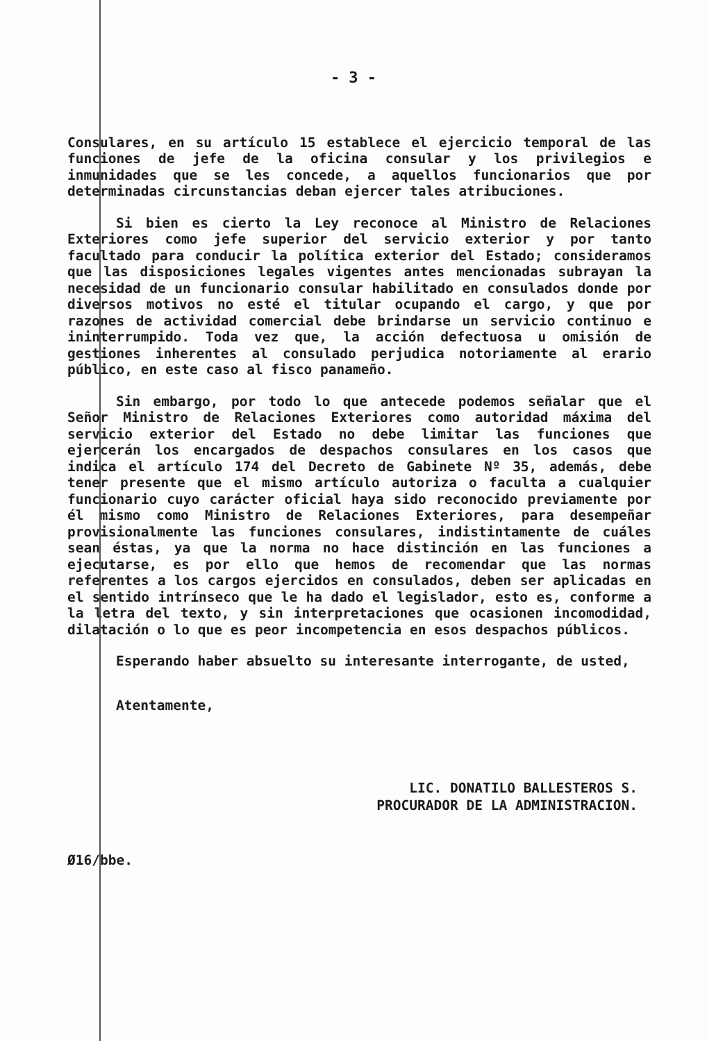- 3 -
Consulares, en su artículo 15 establece el ejercicio temporal de las funciones de jefe de la oficina consular y los privilegios e inmunidades que se les concede, a aquellos funcionarios que por determinadas circunstancias deban ejercer tales atribuciones.
Si bien es cierto la Ley reconoce al Ministro de Relaciones Exteriores como jefe superior del servicio exterior y por tanto facultado para conducir la política exterior del Estado; consideramos que las disposiciones legales vigentes antes mencionadas subrayan la necesidad de un funcionario consular habilitado en consulados donde por diversos motivos no esté el titular ocupando el cargo, y que por razones de actividad comercial debe brindarse un servicio continuo e ininterrumpido. Toda vez que, la acción defectuosa u omisión de gestiones inherentes al consulado perjudica notoriamente al erario público, en este caso al fisco panameño.
Sin embargo, por todo lo que antecede podemos señalar que el Señor Ministro de Relaciones Exteriores como autoridad máxima del servicio exterior del Estado no debe limitar las funciones que ejercerán los encargados de despachos consulares en los casos que indica el artículo 174 del Decreto de Gabinete Nº 35, además, debe tener presente que el mismo artículo autoriza o faculta a cualquier funcionario cuyo carácter oficial haya sido reconocido previamente por él mismo como Ministro de Relaciones Exteriores, para desempeñar provisionalmente las funciones consulares, indistintamente de cuáles sean éstas, ya que la norma no hace distinción en las funciones a ejecutarse, es por ello que hemos de recomendar que las normas referentes a los cargos ejercidos en consulados, deben ser aplicadas en el sentido intrínseco que le ha dado el legislador, esto es, conforme a la letra del texto, y sin interpretaciones que ocasionen incomodidad, dilatación o lo que es peor incompetencia en esos despachos públicos.
Esperando haber absuelto su interesante interrogante, de usted,
Atentamente,
LIC. DONATILO BALLESTEROS S.
PROCURADOR DE LA ADMINISTRACION.
Ø16/bbe.